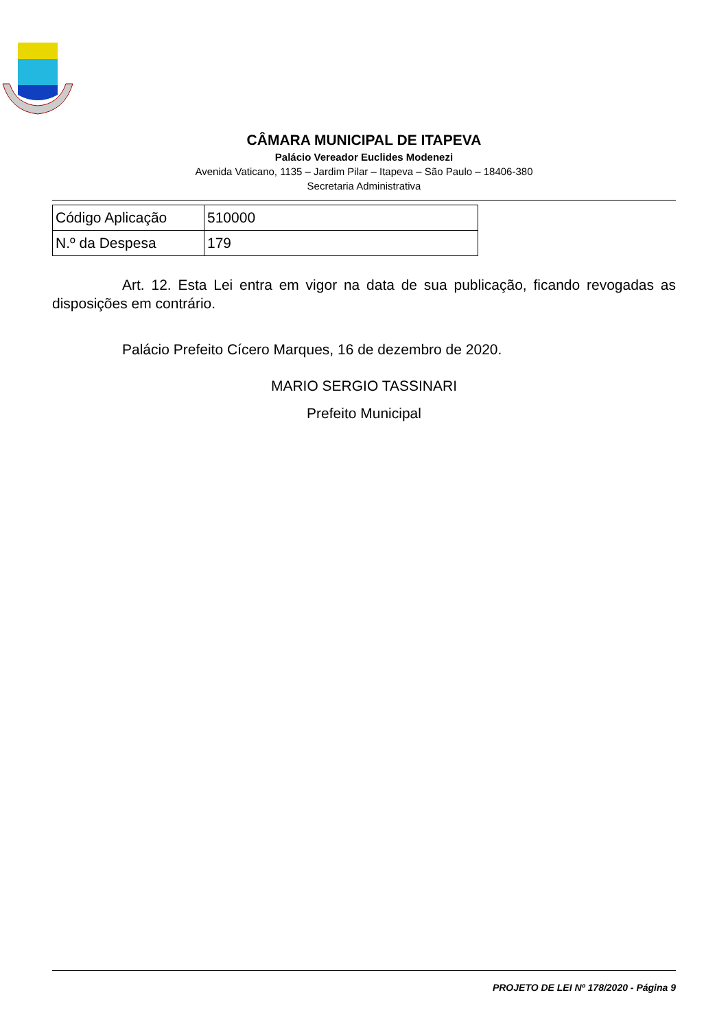CÂMARA MUNICIPAL DE ITAPEVA
Palácio Vereador Euclides Modenezi
Avenida Vaticano, 1135 – Jardim Pilar – Itapeva – São Paulo – 18406-380
Secretaria Administrativa
| Código Aplicação | 510000 |
| N.º da Despesa | 179 |
Art. 12. Esta Lei entra em vigor na data de sua publicação, ficando revogadas as disposições em contrário.
Palácio Prefeito Cícero Marques, 16 de dezembro de 2020.
MARIO SERGIO TASSINARI
Prefeito Municipal
PROJETO DE LEI Nº 178/2020 - Página 9